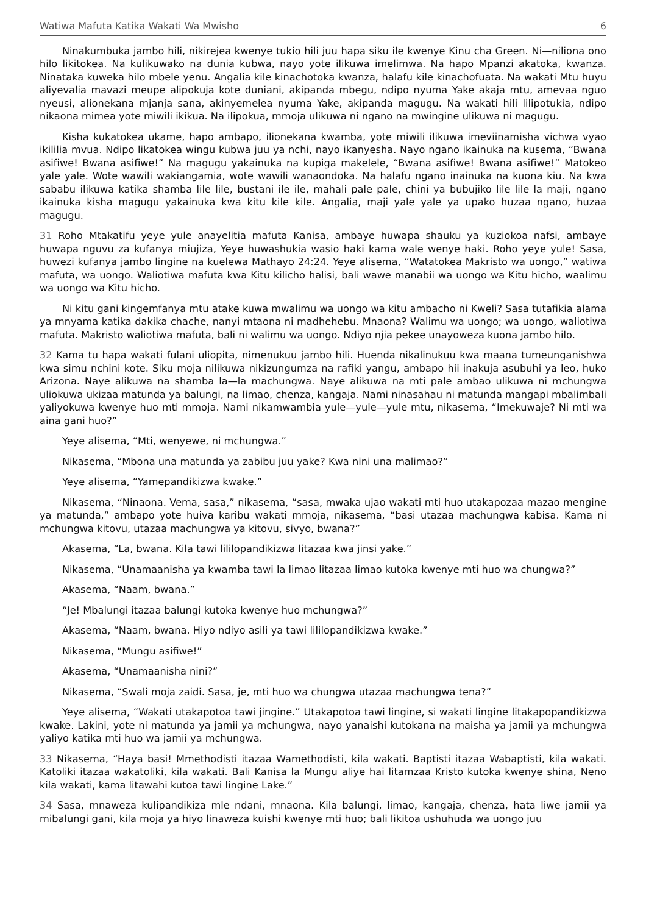Watiwa Mafuta Katika Wakati Wa Mwisho 6
Ninakumbuka jambo hili, nikirejea kwenye tukio hili juu hapa siku ile kwenye Kinu cha Green. Ni—niliona ono hilo likitokea. Na kulikuwako na dunia kubwa, nayo yote ilikuwa imelimwa. Na hapo Mpanzi akatoka, kwanza. Ninataka kuweka hilo mbele yenu. Angalia kile kinachotoka kwanza, halafu kile kinachofuata. Na wakati Mtu huyu aliyevalia mavazi meupe alipokuja kote duniani, akipanda mbegu, ndipo nyuma Yake akaja mtu, amevaa nguo nyeusi, alionekana mjanja sana, akinyemelea nyuma Yake, akipanda magugu. Na wakati hili lilipotukia, ndipo nikaona mimea yote miwili ikikua. Na ilipokua, mmoja ulikuwa ni ngano na mwingine ulikuwa ni magugu.
Kisha kukatokea ukame, hapo ambapo, ilionekana kwamba, yote miwili ilikuwa imeviinamisha vichwa vyao ikililia mvua. Ndipo likatokea wingu kubwa juu ya nchi, nayo ikanyesha. Nayo ngano ikainuka na kusema, “Bwana asifiwe! Bwana asifiwe!” Na magugu yakainuka na kupiga makelele, “Bwana asifiwe! Bwana asifiwe!” Matokeo yale yale. Wote wawili wakiangamia, wote wawili wanaondoka. Na halafu ngano inainuka na kuona kiu. Na kwa sababu ilikuwa katika shamba lile lile, bustani ile ile, mahali pale pale, chini ya bubujiko lile lile la maji, ngano ikainuka kisha magugu yakainuka kwa kitu kile kile. Angalia, maji yale yale ya upako huzaa ngano, huzaa magugu.
31 Roho Mtakatifu yeye yule anayelitia mafuta Kanisa, ambaye huwapa shauku ya kuziokoa nafsi, ambaye huwapa nguvu za kufanya miujiza, Yeye huwashukia wasio haki kama wale wenye haki. Roho yeye yule! Sasa, huwezi kufanya jambo lingine na kuelewa Mathayo 24:24. Yeye alisema, “Watatokea Makristo wa uongo,” watiwa mafuta, wa uongo. Waliotiwa mafuta kwa Kitu kilicho halisi, bali wawe manabii wa uongo wa Kitu hicho, waalimu wa uongo wa Kitu hicho.
Ni kitu gani kingemfanya mtu atake kuwa mwalimu wa uongo wa kitu ambacho ni Kweli? Sasa tutafikia alama ya mnyama katika dakika chache, nanyi mtaona ni madhehebu. Mnaona? Walimu wa uongo; wa uongo, waliotiwa mafuta. Makristo waliotiwa mafuta, bali ni walimu wa uongo. Ndiyo njia pekee unayoweza kuona jambo hilo.
32 Kama tu hapa wakati fulani uliopita, nimenukuu jambo hili. Huenda nikalinukuu kwa maana tumeunganishwa kwa simu nchini kote. Siku moja nilikuwa nikizungumza na rafiki yangu, ambapo hii inakuja asubuhi ya leo, huko Arizona. Naye alikuwa na shamba la—la machungwa. Naye alikuwa na mti pale ambao ulikuwa ni mchungwa uliokuwa ukizaa matunda ya balungi, na limao, chenza, kangaja. Nami ninasahau ni matunda mangapi mbalimbali yaliyokuwa kwenye huo mti mmoja. Nami nikamwambia yule—yule—yule mtu, nikasema, “Imekuwaje? Ni mti wa aina gani huo?”
Yeye alisema, “Mti, wenyewe, ni mchungwa.”
Nikasema, “Mbona una matunda ya zabibu juu yake? Kwa nini una malimao?”
Yeye alisema, “Yamepandikizwa kwake.”
Nikasema, “Ninaona. Vema, sasa,” nikasema, “sasa, mwaka ujao wakati mti huo utakapozaa mazao mengine ya matunda,” ambapo yote huiva karibu wakati mmoja, nikasema, “basi utazaa machungwa kabisa. Kama ni mchungwa kitovu, utazaa machungwa ya kitovu, sivyo, bwana?”
Akasema, “La, bwana. Kila tawi lililopandikizwa litazaa kwa jinsi yake.”
Nikasema, “Unamaanisha ya kwamba tawi la limao litazaa limao kutoka kwenye mti huo wa chungwa?”
Akasema, “Naam, bwana.”
“Je! Mbalungi itazaa balungi kutoka kwenye huo mchungwa?”
Akasema, “Naam, bwana. Hiyo ndiyo asili ya tawi lililopandikizwa kwake.”
Nikasema, “Mungu asifiwe!”
Akasema, “Unamaanisha nini?”
Nikasema, “Swali moja zaidi. Sasa, je, mti huo wa chungwa utazaa machungwa tena?”
Yeye alisema, “Wakati utakapotoa tawi jingine.” Utakapotoa tawi lingine, si wakati lingine litakapopandikizwa kwake. Lakini, yote ni matunda ya jamii ya mchungwa, nayo yanaishi kutokana na maisha ya jamii ya mchungwa yaliyo katika mti huo wa jamii ya mchungwa.
33 Nikasema, “Haya basi! Mmethodisti itazaa Wamethodisti, kila wakati. Baptisti itazaa Wabaptisti, kila wakati. Katoliki itazaa wakatoliki, kila wakati. Bali Kanisa la Mungu aliye hai litamzaa Kristo kutoka kwenye shina, Neno kila wakati, kama litawahi kutoa tawi lingine Lake.”
34 Sasa, mnaweza kulipandikiza mle ndani, mnaona. Kila balungi, limao, kangaja, chenza, hata liwe jamii ya mibalungi gani, kila moja ya hiyo linaweza kuishi kwenye mti huo; bali likitoa ushuhuda wa uongo juu